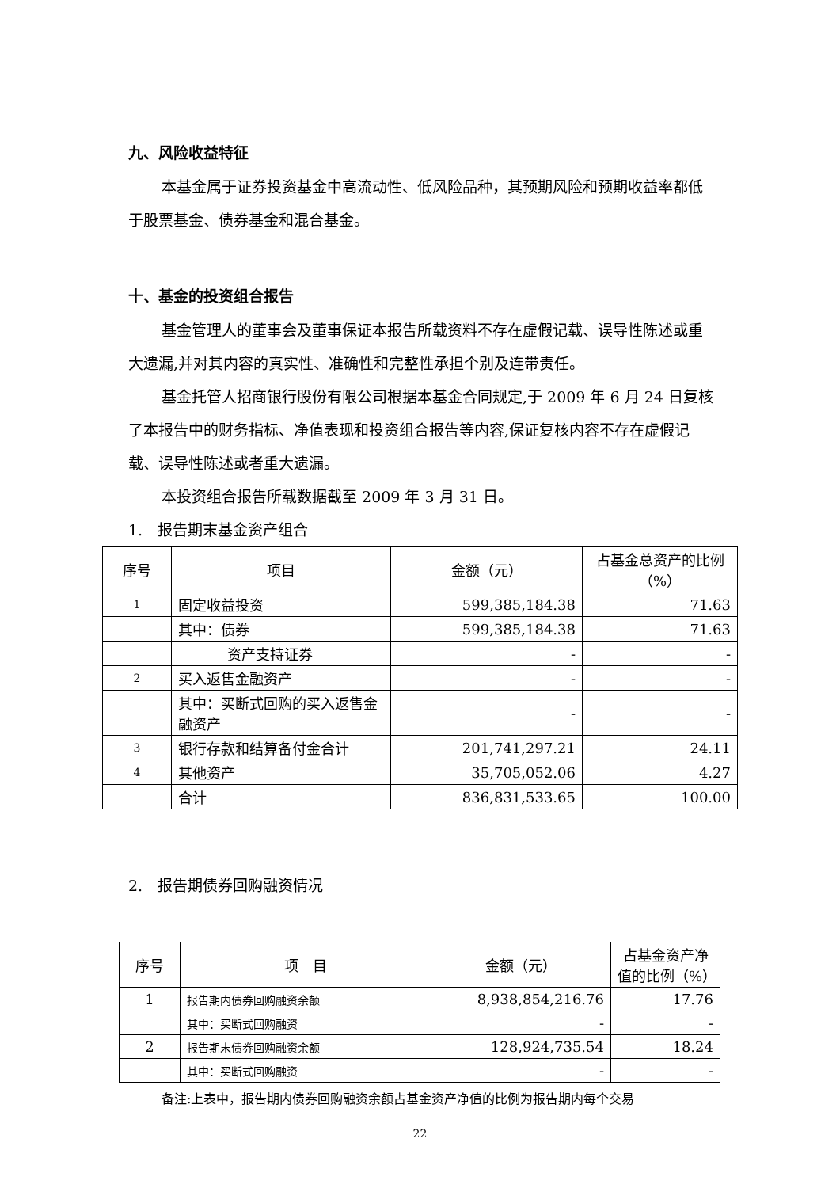九、风险收益特征
本基金属于证券投资基金中高流动性、低风险品种，其预期风险和预期收益率都低于股票基金、债券基金和混合基金。
十、基金的投资组合报告
基金管理人的董事会及董事保证本报告所载资料不存在虚假记载、误导性陈述或重大遗漏,并对其内容的真实性、准确性和完整性承担个别及连带责任。
基金托管人招商银行股份有限公司根据本基金合同规定,于 2009 年 6 月 24 日复核了本报告中的财务指标、净值表现和投资组合报告等内容,保证复核内容不存在虚假记载、误导性陈述或者重大遗漏。
本投资组合报告所载数据截至 2009 年 3 月 31 日。
1.　报告期末基金资产组合
| 序号 | 项目 | 金额（元） | 占基金总资产的比例（%） |
| 1 | 固定收益投资 | 599,385,184.38 | 71.63 |
| | 其中：债券 | 599,385,184.38 | 71.63 |
| | 资产支持证券 | - | - |
| 2 | 买入返售金融资产 | - | - |
| | 其中：买断式回购的买入返售金融资产 | - | - |
| 3 | 银行存款和结算备付金合计 | 201,741,297.21 | 24.11 |
| 4 | 其他资产 | 35,705,052.06 | 4.27 |
| | 合计 | 836,831,533.65 | 100.00 |
2.　报告期债券回购融资情况
| 序号 | 项 目 | 金额（元） | 占基金资产净值的比例（%） |
| 1 | 报告期内债券回购融资余额 | 8,938,854,216.76 | 17.76 |
| | 其中：买断式回购融资 | - | - |
| 2 | 报告期末债券回购融资余额 | 128,924,735.54 | 18.24 |
| | 其中：买断式回购融资 | - | - |
备注:上表中，报告期内债券回购融资余额占基金资产净值的比例为报告期内每个交易
22